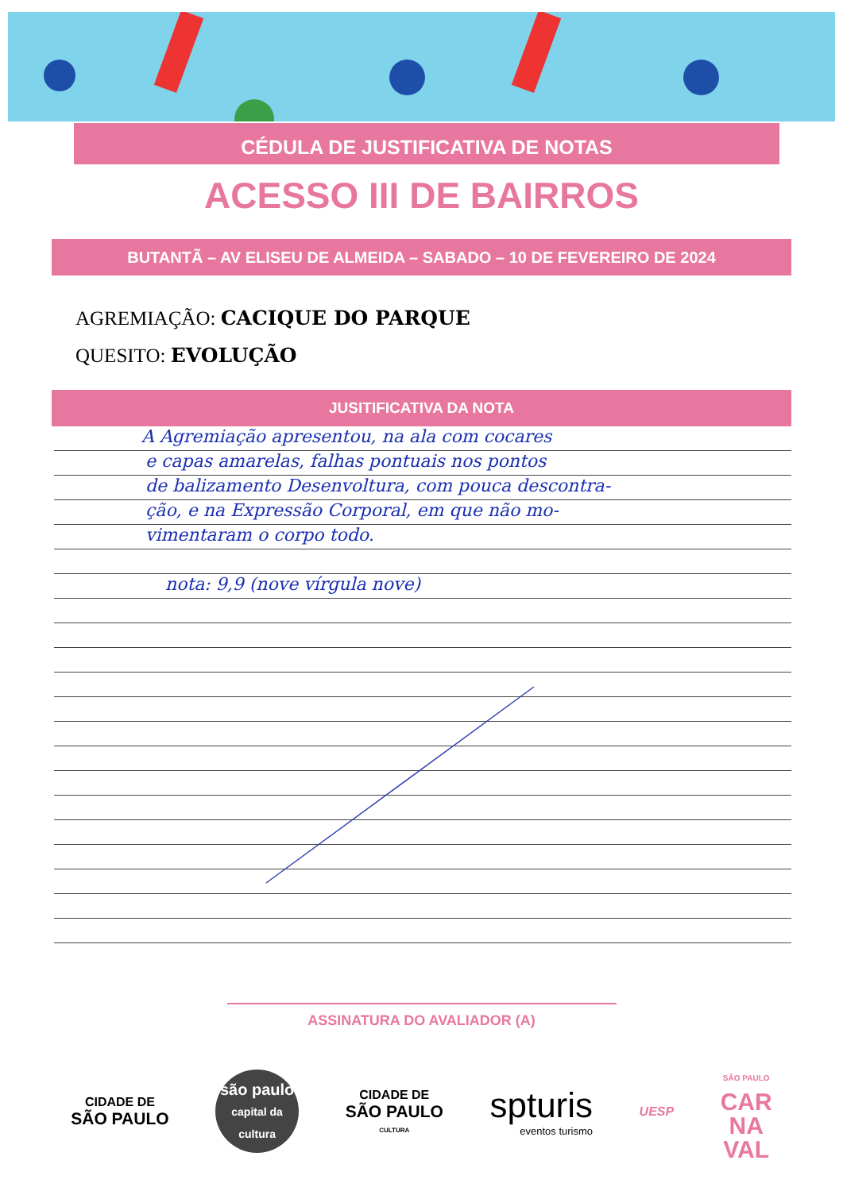CÉDULA DE JUSTIFICATIVA DE NOTAS
ACESSO III DE BAIRROS
BUTANTÃ – AV ELISEU DE ALMEIDA – SABADO – 10 DE FEVEREIRO DE 2024
AGREMIAÇÃO: CACIQUE DO PARQUE
QUESITO: EVOLUÇÃO
JUSITIFICATIVA DA NOTA
A Agremiação apresentou, na ala com cocares
e capas amarelas, falhas pontuais nos pontos
de balizamento Desenvoltura, com pouca descontra-
ção, e na Expressão Corporal, em que não mo-
vimentaram o corpo todo.
nota: 9,9 (nove vírgula nove)
ASSINATURA DO AVALIADOR (A)
CIDADE DE
SÃO PAULO
são paulo
capital da cultura
CIDADE DE
SÃO PAULO
CULTURA
spturis
eventos turismo
UESP
SÃO PAULO
CAR
NA
VAL